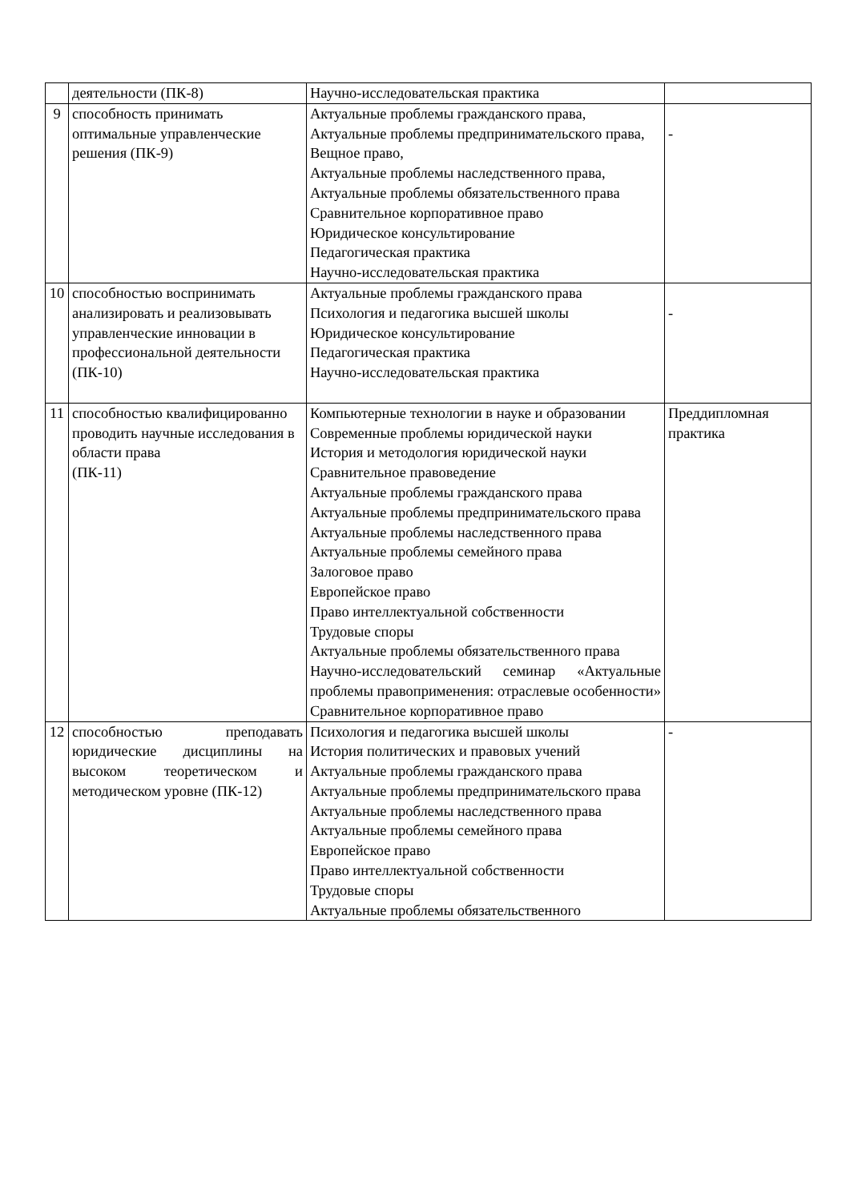| | деятельности (ПК-8) | Научно-исследовательская практика | |
| 9 | способность принимать оптимальные управленческие решения (ПК-9) | Актуальные проблемы гражданского права, Актуальные проблемы предпринимательского права, Вещное право, Актуальные проблемы наследственного права, Актуальные проблемы обязательственного права Сравнительное корпоративное право Юридическое консультирование Педагогическая практика Научно-исследовательская практика | - |
| 10 | способностью воспринимать анализировать и реализовывать управленческие инновации в профессиональной деятельности (ПК-10) | Актуальные проблемы гражданского права Психология и педагогика высшей школы Юридическое консультирование Педагогическая практика Научно-исследовательская практика | - |
| 11 | способностью квалифицированно проводить научные исследования в области права (ПК-11) | Компьютерные технологии в науке и образовании Современные проблемы юридической науки История и методология юридической науки Сравнительное правоведение Актуальные проблемы гражданского права Актуальные проблемы предпринимательского права Актуальные проблемы наследственного права Актуальные проблемы семейного права Залоговое право Европейское право Право интеллектуальной собственности Трудовые споры Актуальные проблемы обязательственного права Научно-исследовательский семинар «Актуальные проблемы правоприменения: отраслевые особенности» Сравнительное корпоративное право | Преддипломная практика |
| 12 | способностью преподавать юридические дисциплины на высоком теоретическом и методическом уровне (ПК-12) | Психология и педагогика высшей школы История политических и правовых учений Актуальные проблемы гражданского права Актуальные проблемы предпринимательского права Актуальные проблемы наследственного права Актуальные проблемы семейного права Европейское право Право интеллектуальной собственности Трудовые споры Актуальные проблемы обязательственного | - |